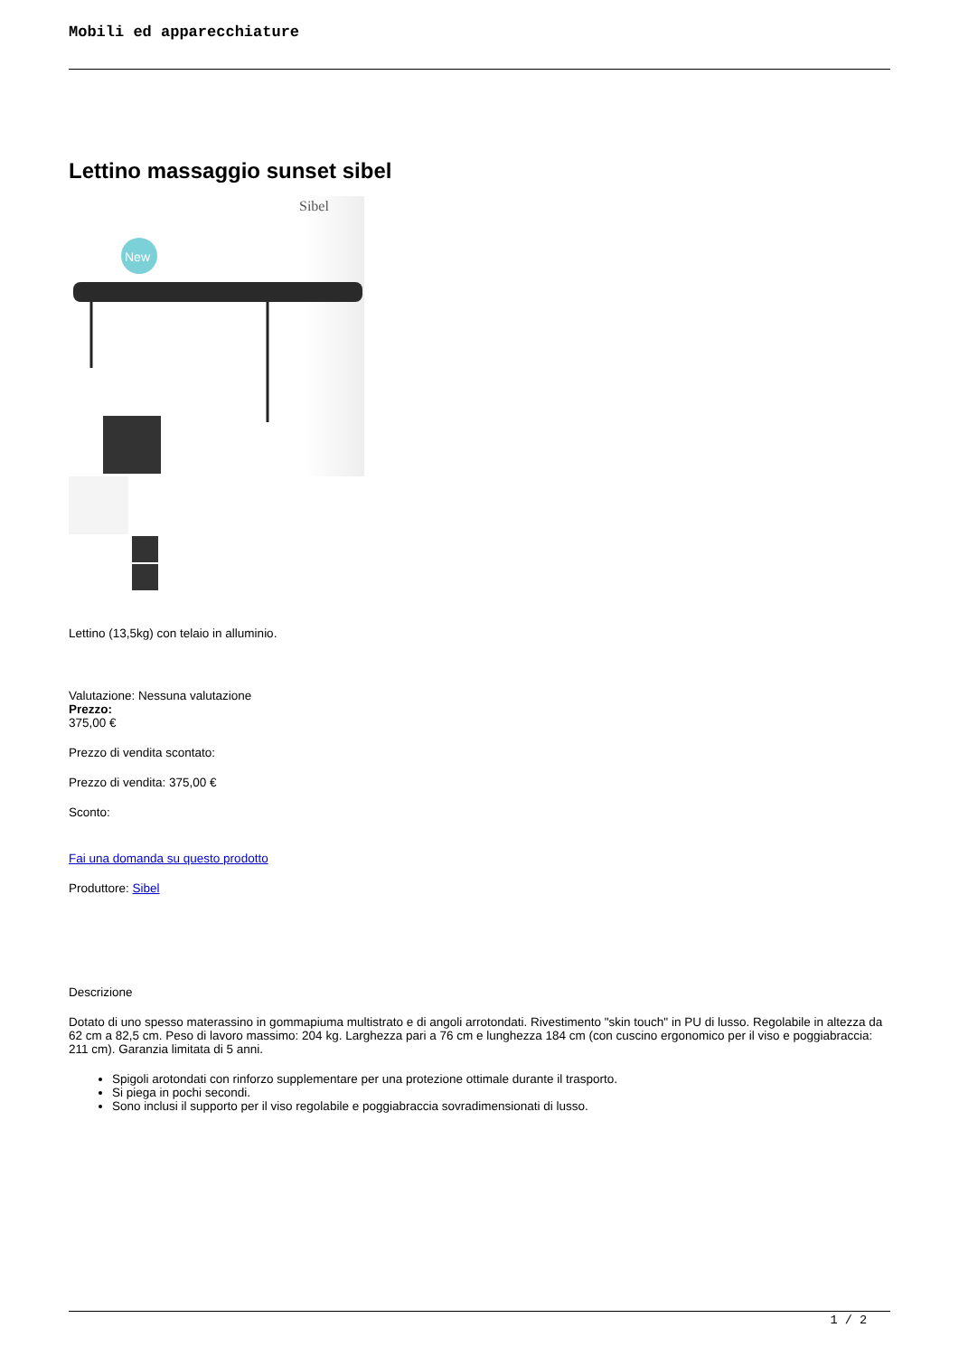Mobili ed apparecchiature
Lettino massaggio sunset sibel
Sibel
New
Lettino (13,5kg) con telaio in alluminio.
Valutazione: Nessuna valutazione
Prezzo:
375,00 €
Prezzo di vendita scontato:
Prezzo di vendita: 375,00 €
Sconto:
Fai una domanda su questo prodotto
Produttore: Sibel
Descrizione
Dotato di uno spesso materassino in gommapiuma multistrato e di angoli arrotondati. Rivestimento "skin touch" in PU di lusso. Regolabile in altezza da 62 cm a 82,5 cm. Peso di lavoro massimo: 204 kg. Larghezza pari a 76 cm e lunghezza 184 cm (con cuscino ergonomico per il viso e poggiabraccia: 211 cm). Garanzia limitata di 5 anni.
Spigoli arotondati con rinforzo supplementare per una protezione ottimale durante il trasporto.
Si piega in pochi secondi.
Sono inclusi il supporto per il viso regolabile e poggiabraccia sovradimensionati di lusso.
1 / 2